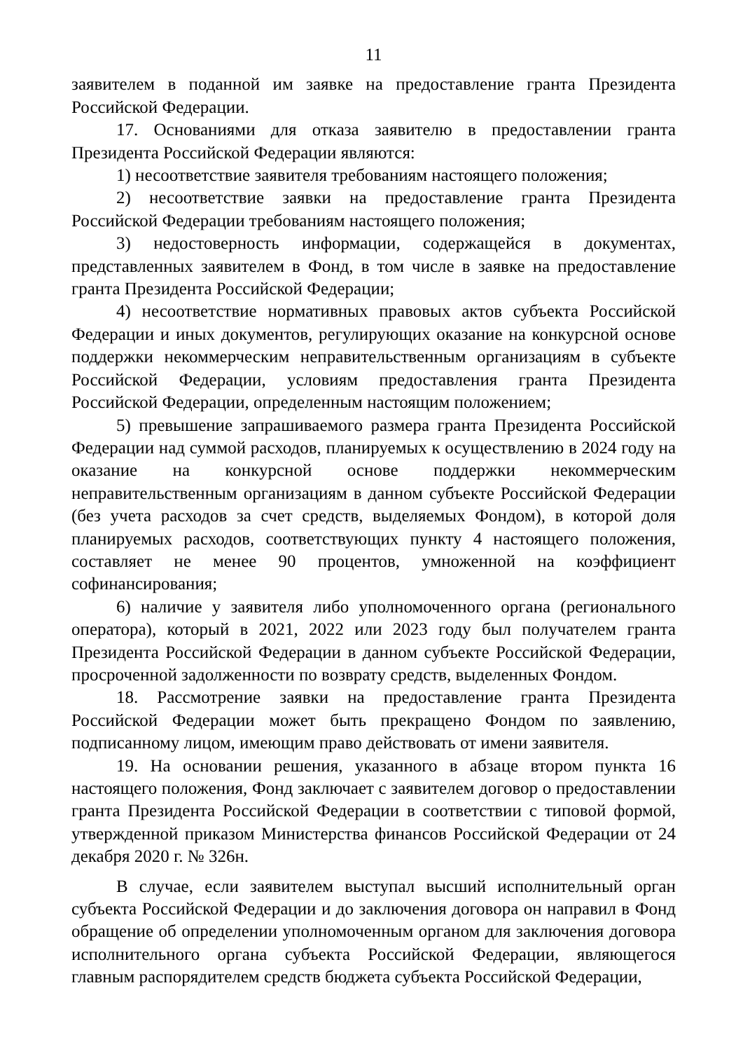11
заявителем в поданной им заявке на предоставление гранта Президента Российской Федерации.
17. Основаниями для отказа заявителю в предоставлении гранта Президента Российской Федерации являются:
1) несоответствие заявителя требованиям настоящего положения;
2) несоответствие заявки на предоставление гранта Президента Российской Федерации требованиям настоящего положения;
3) недостоверность информации, содержащейся в документах, представленных заявителем в Фонд, в том числе в заявке на предоставление гранта Президента Российской Федерации;
4) несоответствие нормативных правовых актов субъекта Российской Федерации и иных документов, регулирующих оказание на конкурсной основе поддержки некоммерческим неправительственным организациям в субъекте Российской Федерации, условиям предоставления гранта Президента Российской Федерации, определенным настоящим положением;
5) превышение запрашиваемого размера гранта Президента Российской Федерации над суммой расходов, планируемых к осуществлению в 2024 году на оказание на конкурсной основе поддержки некоммерческим неправительственным организациям в данном субъекте Российской Федерации (без учета расходов за счет средств, выделяемых Фондом), в которой доля планируемых расходов, соответствующих пункту 4 настоящего положения, составляет не менее 90 процентов, умноженной на коэффициент софинансирования;
6) наличие у заявителя либо уполномоченного органа (регионального оператора), который в 2021, 2022 или 2023 году был получателем гранта Президента Российской Федерации в данном субъекте Российской Федерации, просроченной задолженности по возврату средств, выделенных Фондом.
18. Рассмотрение заявки на предоставление гранта Президента Российской Федерации может быть прекращено Фондом по заявлению, подписанному лицом, имеющим право действовать от имени заявителя.
19. На основании решения, указанного в абзаце втором пункта 16 настоящего положения, Фонд заключает с заявителем договор о предоставлении гранта Президента Российской Федерации в соответствии с типовой формой, утвержденной приказом Министерства финансов Российской Федерации от 24 декабря 2020 г. № 326н.
В случае, если заявителем выступал высший исполнительный орган субъекта Российской Федерации и до заключения договора он направил в Фонд обращение об определении уполномоченным органом для заключения договора исполнительного органа субъекта Российской Федерации, являющегося главным распорядителем средств бюджета субъекта Российской Федерации,